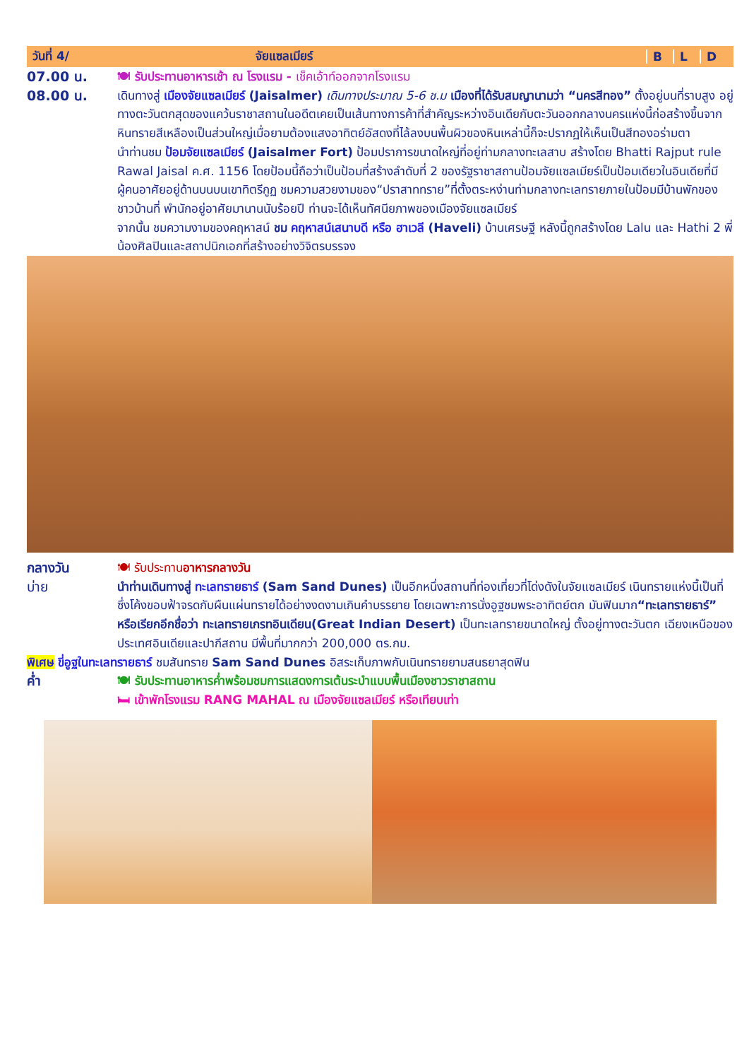วันที่ 4/ จัยแซลเมียร์ B L D
07.00 น. 🍽 รับประทานอาหารเช้า ณ โรงแรม - เช็คเอ้าท์ออกจากโรงแรม
08.00 น. เดินทางสู่ เมืองจัยแซลเมียร์ (Jaisalmer) เดินทางประมาณ 5-6 ช.ม เมืองที่ได้รับสมญานามว่า “นครสีทอง” ตั้งอยู่บนที่ราบสูง อยู่ทางตะวันตกสุดของแคว้นราชาสถานในอดีตเคยเป็นเส้นทางการค้าที่สำคัญระหว่างอินเดียกับตะวันออกกลางนครแห่งนี้ก่อสร้างขึ้นจากหินทรายสีเหลืองเป็นส่วนใหญ่เมื่อยามต้องแสงอาทิตย์อัสดงที่ไล้ลงบนพื้นผิวของหินเหล่านี้ก็จะปรากฏให้เห็นเป็นสีทองอร่ามตา
นำท่านชม ป้อมจัยแซลเมียร์ (Jaisalmer Fort) ป้อมปราการขนาดใหญ่ที่อยู่ท่ามกลางทะเลสาบ สร้างโดย Bhatti Rajput rule Rawal Jaisal ค.ศ. 1156 โดยป้อมนี้ถือว่าเป็นป้อมที่สร้างลำดับที่ 2 ของรัฐราชาสถานป้อมจัยแซลเมียร์เป็นป้อมเดียวในอินเดียที่มีผู้คนอาศัยอยู่ด้านบนบนเขาทิตรีกูฏ ชมความสวยงามของ“ปราสาททราย”ที่ตั้งตระหง่านท่ามกลางทะเลทรายภายในป้อมมีบ้านพักของชาวบ้านที่ พำนักอยู่อาศัยมานานนับร้อยปี ท่านจะได้เห็นทัศนียภาพของเมืองจัยแซลเมียร์
จากนั้น ชมความงามของคฤหาสน์ ชม คฤหาสน์เสนาบดี หรือ ฮาเวลี (Haveli) บ้านเศรษฐี หลังนี้ถูกสร้างโดย Lalu และ Hathi 2 พี่น้องศิลปินและสถาปนิกเอกที่สร้างอย่างวิจิตรบรรจง
กลางวัน 🍽 รับประทานอาหารกลางวัน
บ่าย นำท่านเดินทางสู่ ทะเลทรายธาร์ (Sam Sand Dunes) เป็นอีกหนึ่งสถานที่ท่องเที่ยวที่โด่งดังในจัยแซลเมียร์ เนินทรายแห่งนี้เป็นที่ซึ่งโค้งขอบฟ้าจรดกับผืนแผ่นทรายได้อย่างงดงามเกินคำบรรยาย โดยเฉพาะการนั่งอูฐชมพระอาทิตย์ตก มันฟินมาก“ทะเลทรายธาร์” หรือเรียกอีกชื่อว่า ทะเลทรายเกรทอินเดียน(Great Indian Desert) เป็นทะเลทรายขนาดใหญ่ ตั้งอยู่ทางตะวันตก เฉียงเหนือของประเทศอินเดียและปากีสถาน มีพื้นที่มากกว่า 200,000 ตร.กม.
พิเศษ ขี่อูฐในทะเลทรายธาร์ ชมสันทราย Sam Sand Dunes อิสระเก็บภาพกับเนินทรายยามสนธยาสุดฟิน
ค่ำ 🍽 รับประทานอาหารค่ำพร้อมชมการแสดงการเต้นระบำแบบพื้นเมืองชาวราชาสถาน
🛏 เข้าพักโรงแรม RANG MAHAL ณ เมืองจัยแซลเมียร์ หรือเทียบเท่า